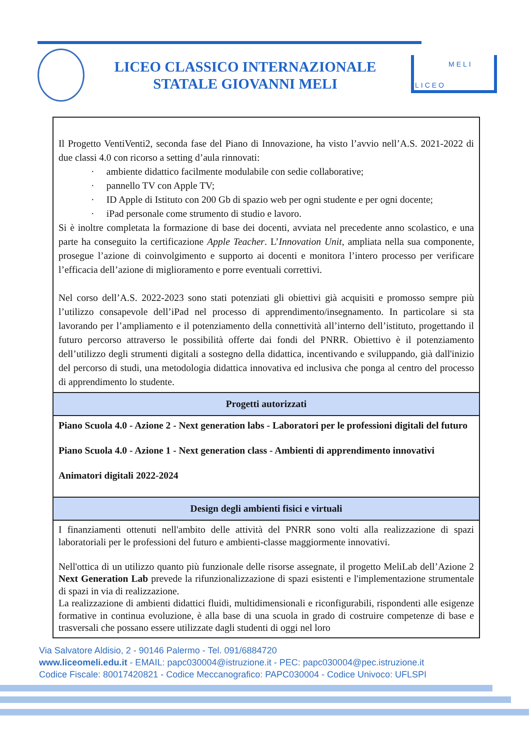LICEO CLASSICO INTERNAZIONALE
STATALE GIOVANNI MELI
MELI
LICEO
| Il Progetto VentiVenti2, seconda fase del Piano di Innovazione, ha visto l’avvio nell’A.S. 2021-2022 di due classi 4.0 con ricorso a setting d’aula rinnovati: · ambiente didattico facilmente modulabile con sedie collaborative; · pannello TV con Apple TV; · ID Apple di Istituto con 200 Gb di spazio web per ogni studente e per ogni docente; · iPad personale come strumento di studio e lavoro. Si è inoltre completata la formazione di base dei docenti, avviata nel precedente anno scolastico, e una parte ha conseguito la certificazione Apple Teacher . L’ Innovation Unit , ampliata nella sua componente, prosegue l’azione di coinvolgimento e supporto ai docenti e monitora l’intero processo per verificare l’efficacia dell’azione di miglioramento e porre eventuali correttivi. Nel corso dell’A.S. 2022-2023 sono stati potenziati gli obiettivi già acquisiti e promosso sempre più l’utilizzo consapevole dell’iPad nel processo di apprendimento/insegnamento. In particolare si sta lavorando per l’ampliamento e il potenziamento della connettività all’interno dell’istituto, progettando il futuro percorso attraverso le possibilità offerte dai fondi del PNRR. Obiettivo è il potenziamento dell’utilizzo degli strumenti digitali a sostegno della didattica, incentivando e sviluppando, già dall'inizio del percorso di studi, una metodologia didattica innovativa ed inclusiva che ponga al centro del processo di apprendimento lo studente. |
| Progetti autorizzati |
| Piano Scuola 4.0 - Azione 2 - Next generation labs - Laboratori per le professioni digitali del futuro Piano Scuola 4.0 - Azione 1 - Next generation class - Ambienti di apprendimento innovativi Animatori digitali 2022-2024 |
| Design degli ambienti fisici e virtuali |
| I finanziamenti ottenuti nell'ambito delle attività del PNRR sono volti alla realizzazione di spazi laboratoriali per le professioni del futuro e ambienti-classe maggiormente innovativi. Nell'ottica di un utilizzo quanto più funzionale delle risorse assegnate, il progetto MeliLab dell’Azione 2 Next Generation Lab prevede la rifunzionalizzazione di spazi esistenti e l'implementazione strumentale di spazi in via di realizzazione. La realizzazione di ambienti didattici fluidi, multidimensionali e riconfigurabili, rispondenti alle esigenze formative in continua evoluzione, è alla base di una scuola in grado di costruire competenze di base e trasversali che possano essere utilizzate dagli studenti di oggi nel loro |
Via Salvatore Aldisio, 2 - 90146 Palermo - Tel. 091/6884720
www.liceomeli.edu.it - EMAIL: papc030004@istruzione.it - PEC: papc030004@pec.istruzione.it
Codice Fiscale: 80017420821 - Codice Meccanografico: PAPC030004 - Codice Univoco: UFLSPI